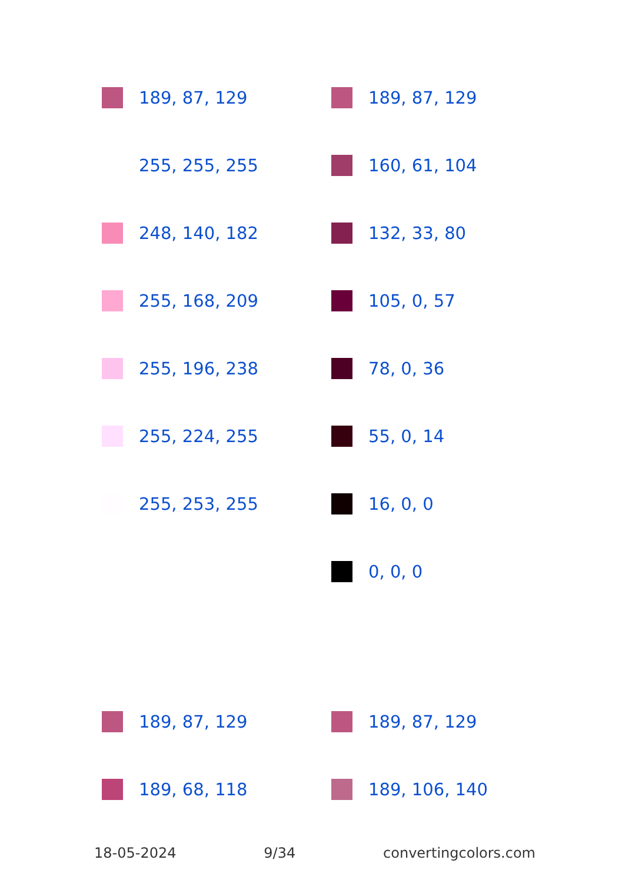189, 87, 129 189, 87, 129
255, 255, 255 160, 61, 104
248, 140, 182 132, 33, 80
255, 168, 209 105, 0, 57
255, 196, 238 78, 0, 36
255, 224, 255 55, 0, 14
255, 253, 255 16, 0, 0
0, 0, 0
189, 87, 129 189, 87, 129
189, 68, 118 189, 106, 140
18-05-2024 9/34 convertingcolors.com